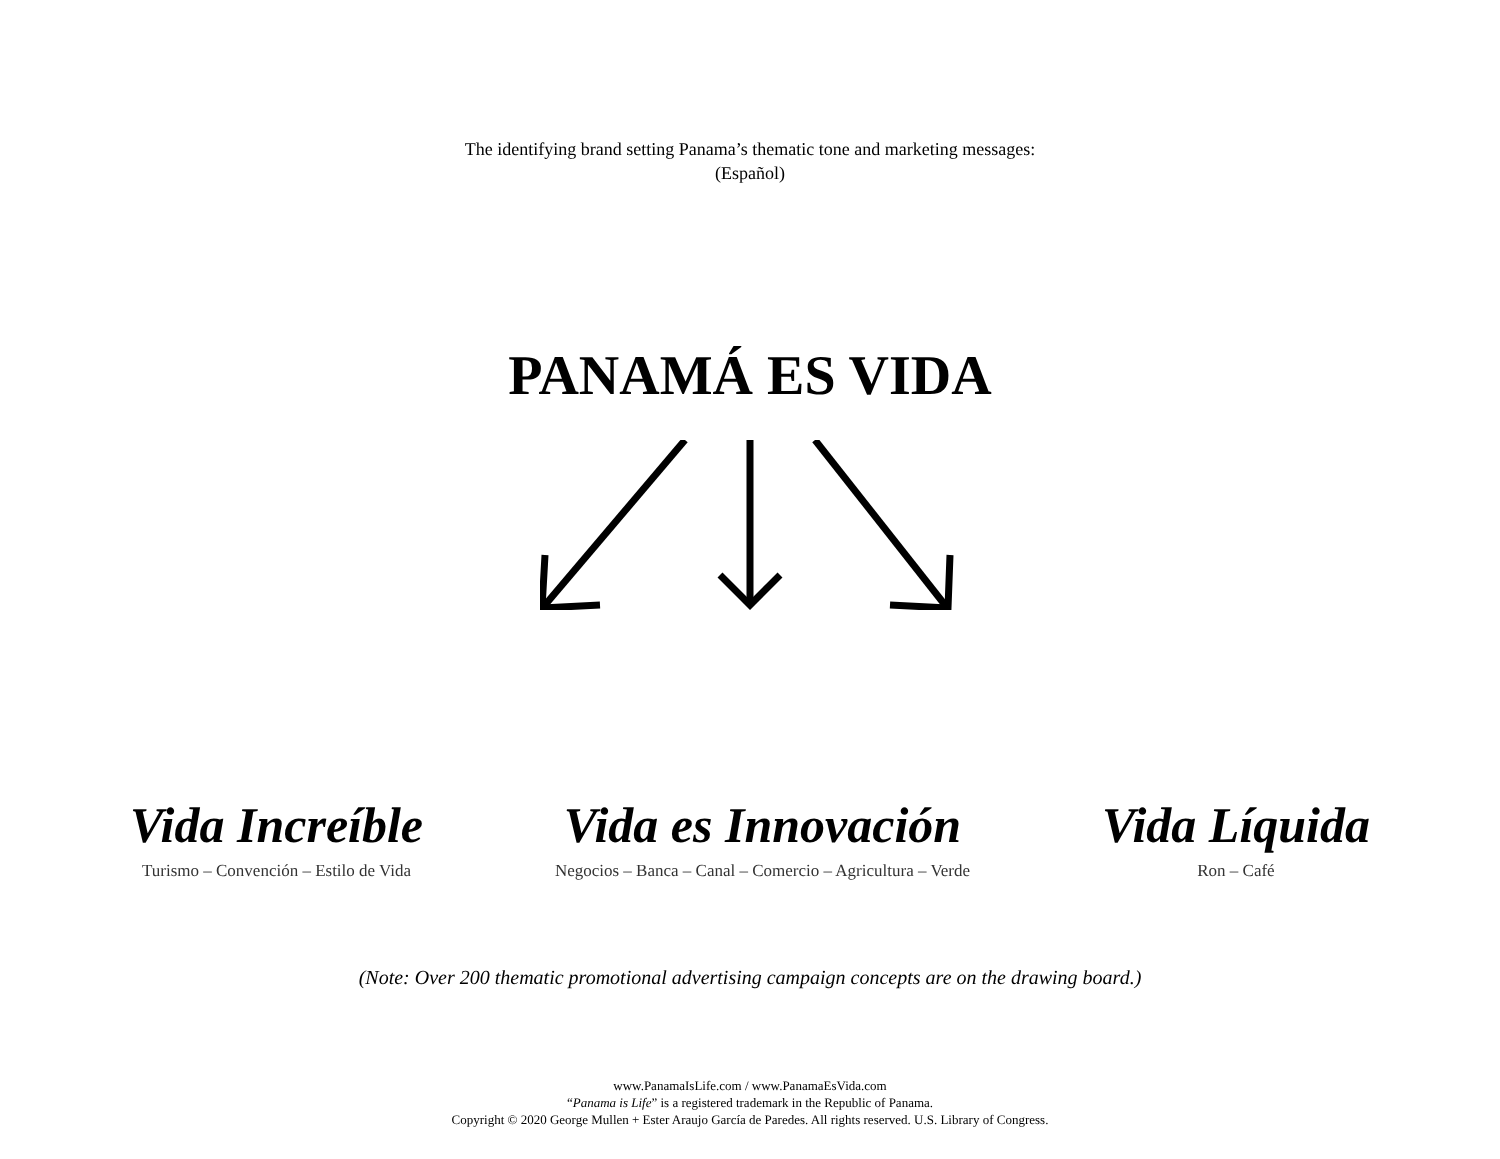The identifying brand setting Panama’s thematic tone and marketing messages:
(Español)
PANAMÁ ES VIDA
Vida Increíble
Turismo – Convención – Estilo de Vida
Vida es Innovación
Negocios – Banca – Canal – Comercio – Agricultura – Verde
Vida Líquida
Ron – Café
(Note: Over 200 thematic promotional advertising campaign concepts are on the drawing board.)
www.PanamaIsLife.com / www.PanamaEsVida.com
“Panama is Life” is a registered trademark in the Republic of Panama.
Copyright © 2020 George Mullen + Ester Araujo García de Paredes. All rights reserved. U.S. Library of Congress.